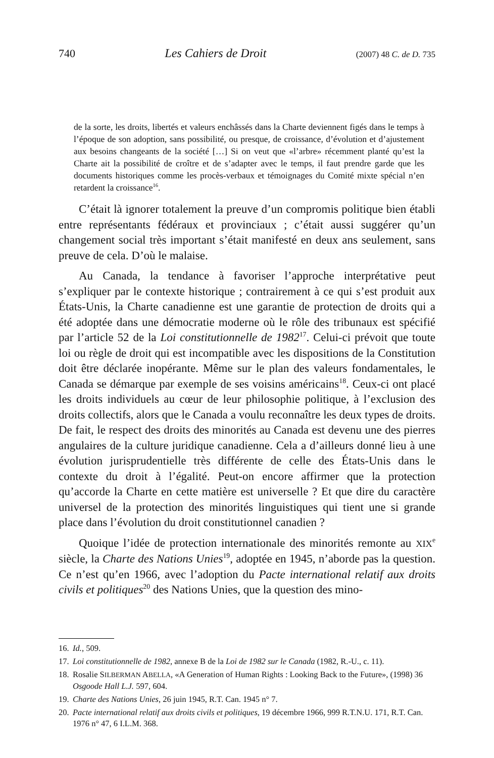740 Les Cahiers de Droit (2007) 48 C. de D. 735
de la sorte, les droits, libertés et valeurs enchâssés dans la Charte deviennent figés dans le temps à l’époque de son adoption, sans possibilité, ou presque, de croissance, d’évolution et d’ajustement aux besoins changeants de la société […] Si on veut que «l’arbre» récemment planté qu’est la Charte ait la possibilité de croître et de s’adapter avec le temps, il faut prendre garde que les documents historiques comme les procès-verbaux et témoignages du Comité mixte spécial n’en retardent la croissance<sup>16</sup>.
C’était là ignorer totalement la preuve d’un compromis politique bien établi entre représentants fédéraux et provinciaux ; c’était aussi suggérer qu’un changement social très important s’était manifesté en deux ans seulement, sans preuve de cela. D’où le malaise.
Au Canada, la tendance à favoriser l’approche interprétative peut s’expliquer par le contexte historique ; contrairement à ce qui s’est produit aux États-Unis, la Charte canadienne est une garantie de protection de droits qui a été adoptée dans une démocratie moderne où le rôle des tribunaux est spécifié par l’article 52 de la Loi constitutionnelle de 1982<sup>17</sup>. Celui-ci prévoit que toute loi ou règle de droit qui est incompatible avec les dispositions de la Constitution doit être déclarée inopérante. Même sur le plan des valeurs fondamentales, le Canada se démarque par exemple de ses voisins américains<sup>18</sup>. Ceux-ci ont placé les droits individuels au cœur de leur philosophie politique, à l’exclusion des droits collectifs, alors que le Canada a voulu reconnaître les deux types de droits. De fait, le respect des droits des minorités au Canada est devenu une des pierres angulaires de la culture juridique canadienne. Cela a d’ailleurs donné lieu à une évolution jurisprudentielle très différente de celle des États-Unis dans le contexte du droit à l’égalité. Peut-on encore affirmer que la protection qu’accorde la Charte en cette matière est universelle ? Et que dire du caractère universel de la protection des minorités linguistiques qui tient une si grande place dans l’évolution du droit constitutionnel canadien ?
Quoique l’idée de protection internationale des minorités remonte au XIX<sup>e</sup> siècle, la Charte des Nations Unies<sup>19</sup>, adoptée en 1945, n’aborde pas la question. Ce n’est qu’en 1966, avec l’adoption du Pacte international relatif aux droits civils et politiques<sup>20</sup> des Nations Unies, que la question des mino-
16. Id., 509.
17. Loi constitutionnelle de 1982, annexe B de la Loi de 1982 sur le Canada (1982, R.-U., c. 11).
18. Rosalie SILBERMAN ABELLA, «A Generation of Human Rights : Looking Back to the Future», (1998) 36 Osgoode Hall L.J. 597, 604.
19. Charte des Nations Unies, 26 juin 1945, R.T. Can. 1945 n° 7.
20. Pacte international relatif aux droits civils et politiques, 19 décembre 1966, 999 R.T.N.U. 171, R.T. Can. 1976 n° 47, 6 I.L.M. 368.